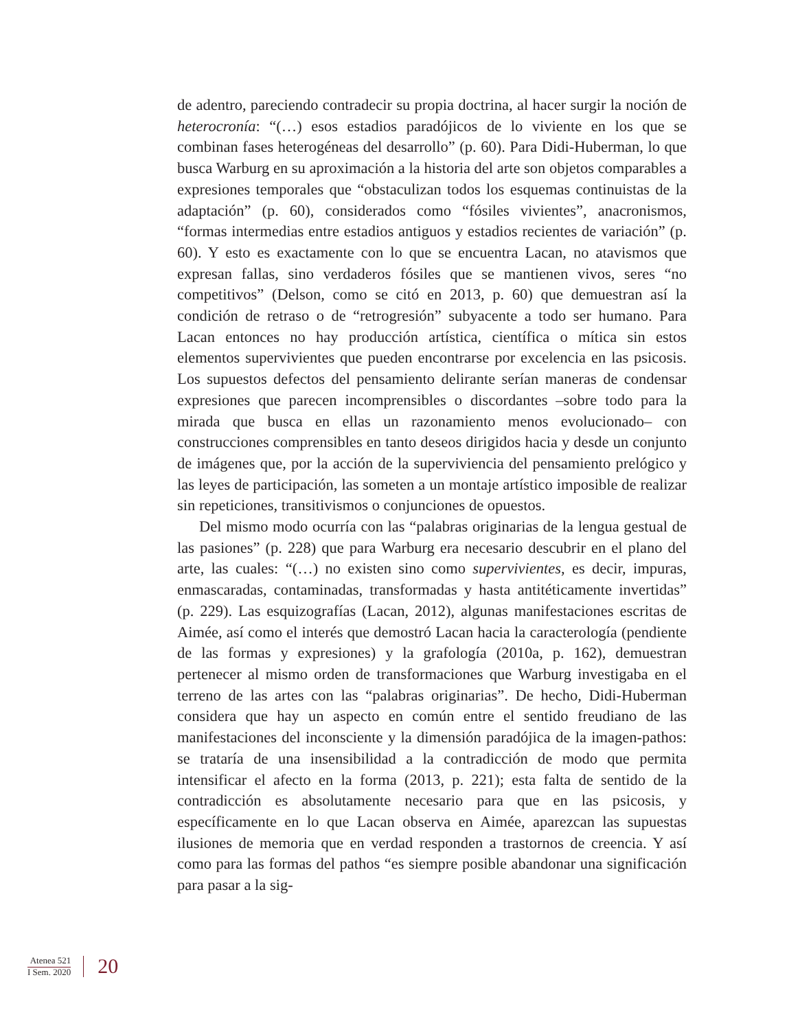de adentro, pareciendo contradecir su propia doctrina, al hacer surgir la noción de heterocronía: “(…) esos estadios paradójicos de lo viviente en los que se combinan fases heterogéneas del desarrollo” (p. 60). Para Didi-Huberman, lo que busca Warburg en su aproximación a la historia del arte son objetos comparables a expresiones temporales que “obstaculizan todos los esquemas continuistas de la adaptación” (p. 60), considerados como “fósiles vivientes”, anacronismos, “formas intermedias entre estadios antiguos y estadios recientes de variación” (p. 60). Y esto es exactamente con lo que se encuentra Lacan, no atavismos que expresan fallas, sino verdaderos fósiles que se mantienen vivos, seres “no competitivos” (Delson, como se citó en 2013, p. 60) que demuestran así la condición de retraso o de “retrogresión” subyacente a todo ser humano. Para Lacan entonces no hay producción artística, científica o mítica sin estos elementos supervivientes que pueden encontrarse por excelencia en las psicosis. Los supuestos defectos del pensamiento delirante serían maneras de condensar expresiones que parecen incomprensibles o discordantes –sobre todo para la mirada que busca en ellas un razonamiento menos evolucionado– con construcciones comprensibles en tanto deseos dirigidos hacia y desde un conjunto de imágenes que, por la acción de la superviviencia del pensamiento prelógico y las leyes de participación, las someten a un montaje artístico imposible de realizar sin repeticiones, transitivismos o conjunciones de opuestos.
Del mismo modo ocurría con las “palabras originarias de la lengua gestual de las pasiones” (p. 228) que para Warburg era necesario descubrir en el plano del arte, las cuales: “(…) no existen sino como supervivientes, es decir, impuras, enmascaradas, contaminadas, transformadas y hasta antitéticamente invertidas” (p. 229). Las esquizografías (Lacan, 2012), algunas manifestaciones escritas de Aimée, así como el interés que demostró Lacan hacia la caracterología (pendiente de las formas y expresiones) y la grafología (2010a, p. 162), demuestran pertenecer al mismo orden de transformaciones que Warburg investigaba en el terreno de las artes con las “palabras originarias”. De hecho, Didi-Huberman considera que hay un aspecto en común entre el sentido freudiano de las manifestaciones del inconsciente y la dimensión paradójica de la imagen-pathos: se trataría de una insensibilidad a la contradicción de modo que permita intensificar el afecto en la forma (2013, p. 221); esta falta de sentido de la contradicción es absolutamente necesario para que en las psicosis, y específicamente en lo que Lacan observa en Aimée, aparezcan las supuestas ilusiones de memoria que en verdad responden a trastornos de creencia. Y así como para las formas del pathos “es siempre posible abandonar una significación para pasar a la sig-
Atenea 521
I Sem. 2020
20